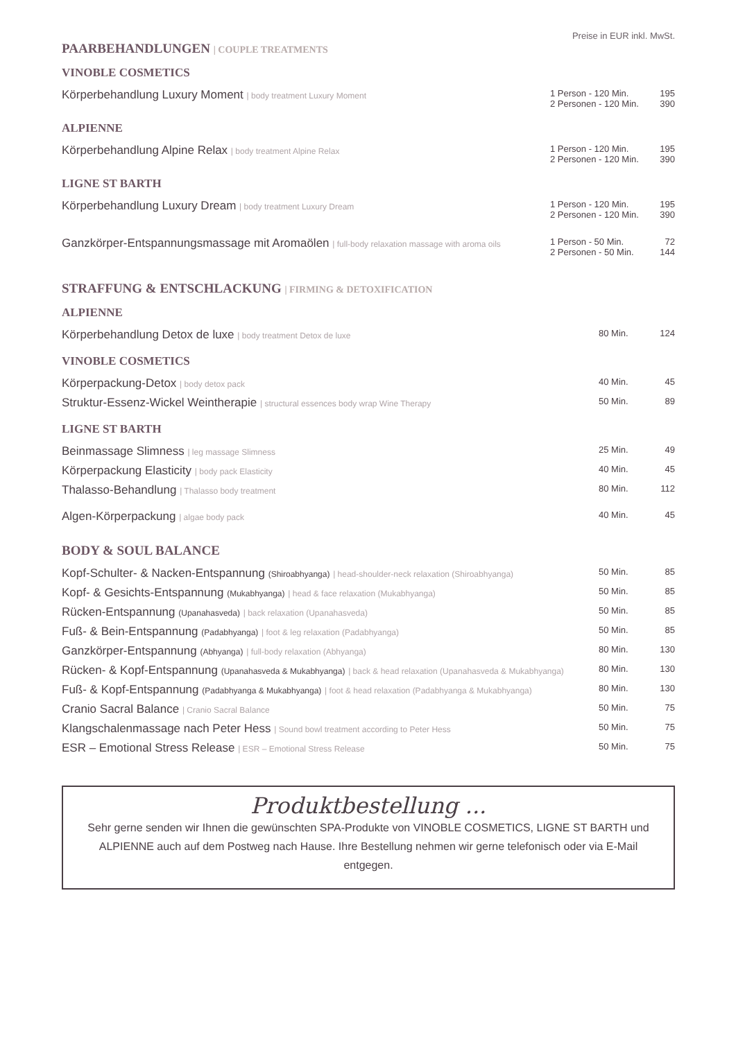Preise in EUR inkl. MwSt.
PAARBEHANDLUNGEN | COUPLE TREATMENTS
VINOBLE COSMETICS
| Körperbehandlung Luxury Moment / body treatment Luxury Moment | 1 Person - 120 Min. 2 Personen - 120 Min. | 195 390 |
ALPIENNE
| Körperbehandlung Alpine Relax / body treatment Alpine Relax | 1 Person - 120 Min. 2 Personen - 120 Min. | 195 390 |
LIGNE ST BARTH
| Körperbehandlung Luxury Dream / body treatment Luxury Dream | 1 Person - 120 Min. 2 Personen - 120 Min. | 195 390 |
| Ganzkörper-Entspannungsmassage mit Aromaölen / full-body relaxation massage with aroma oils | 1 Person - 50 Min. 2 Personen - 50 Min. | 72 144 |
STRAFFUNG & ENTSCHLACKUNG | FIRMING & DETOXIFICATION
ALPIENNE
| Körperbehandlung Detox de luxe / body treatment Detox de luxe | 80 Min. | 124 |
VINOBLE COSMETICS
| Körperpackung-Detox / body detox pack | 40 Min. | 45 |
| Struktur-Essenz-Wickel Weintherapie / structural essences body wrap Wine Therapy | 50 Min. | 89 |
LIGNE ST BARTH
| Beinmassage Slimness / leg massage Slimness | 25 Min. | 49 |
| Körperpackung Elasticity / body pack Elasticity | 40 Min. | 45 |
| Thalasso-Behandlung / Thalasso body treatment | 80 Min. | 112 |
| Algen-Körperpackung / algae body pack | 40 Min. | 45 |
BODY & SOUL BALANCE
| Kopf-Schulter- & Nacken-Entspannung (Shiroabhyanga) / head-shoulder-neck relaxation (Shiroabhyanga) | 50 Min. | 85 |
| Kopf- & Gesichts-Entspannung (Mukabhyanga) / head & face relaxation (Mukabhyanga) | 50 Min. | 85 |
| Rücken-Entspannung (Upanahasveda) / back relaxation (Upanahasveda) | 50 Min. | 85 |
| Fuß- & Bein-Entspannung (Padabhyanga) / foot & leg relaxation (Padabhyanga) | 50 Min. | 85 |
| Ganzkörper-Entspannung (Abhyanga) / full-body relaxation (Abhyanga) | 80 Min. | 130 |
| Rücken- & Kopf-Entspannung (Upanahasveda & Mukabhyanga) / back & head relaxation (Upanahasveda & Mukabhyanga) | 80 Min. | 130 |
| Fuß- & Kopf-Entspannung (Padabhyanga & Mukabhyanga) / foot & head relaxation (Padabhyanga & Mukabhyanga) | 80 Min. | 130 |
| Cranio Sacral Balance / Cranio Sacral Balance | 50 Min. | 75 |
| Klangschalenmassage nach Peter Hess / Sound bowl treatment according to Peter Hess | 50 Min. | 75 |
| ESR – Emotional Stress Release / ESR – Emotional Stress Release | 50 Min. | 75 |
Produktbestellung ...
Sehr gerne senden wir Ihnen die gewünschten SPA-Produkte von VINOBLE COSMETICS, LIGNE ST BARTH und ALPIENNE auch auf dem Postweg nach Hause. Ihre Bestellung nehmen wir gerne telefonisch oder via E-Mail entgegen.